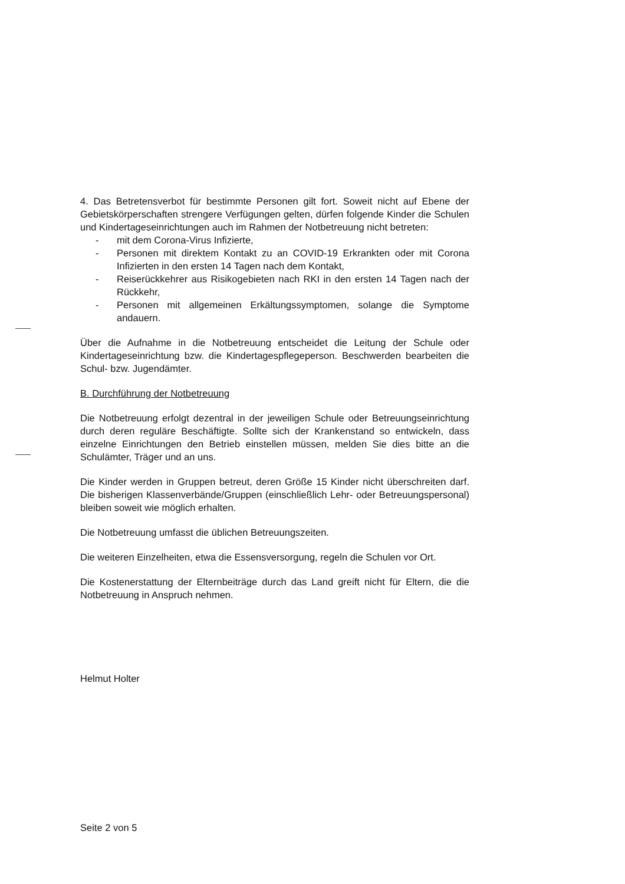4. Das Betretensverbot für bestimmte Personen gilt fort. Soweit nicht auf Ebene der Gebietskörperschaften strengere Verfügungen gelten, dürfen folgende Kinder die Schulen und Kindertageseinrichtungen auch im Rahmen der Notbetreuung nicht betreten:
- mit dem Corona-Virus Infizierte,
- Personen mit direktem Kontakt zu an COVID-19 Erkrankten oder mit Corona Infizierten in den ersten 14 Tagen nach dem Kontakt,
- Reiserückkehrer aus Risikogebieten nach RKI in den ersten 14 Tagen nach der Rückkehr,
- Personen mit allgemeinen Erkältungssymptomen, solange die Symptome andauern.
Über die Aufnahme in die Notbetreuung entscheidet die Leitung der Schule oder Kindertageseinrichtung bzw. die Kindertagespflegeperson. Beschwerden bearbeiten die Schul- bzw. Jugendämter.
B. Durchführung der Notbetreuung
Die Notbetreuung erfolgt dezentral in der jeweiligen Schule oder Betreuungseinrichtung durch deren reguläre Beschäftigte. Sollte sich der Krankenstand so entwickeln, dass einzelne Einrichtungen den Betrieb einstellen müssen, melden Sie dies bitte an die Schulämter, Träger und an uns.
Die Kinder werden in Gruppen betreut, deren Größe 15 Kinder nicht überschreiten darf. Die bisherigen Klassenverbände/Gruppen (einschließlich Lehr- oder Betreuungspersonal) bleiben soweit wie möglich erhalten.
Die Notbetreuung umfasst die üblichen Betreuungszeiten.
Die weiteren Einzelheiten, etwa die Essensversorgung, regeln die Schulen vor Ort.
Die Kostenerstattung der Elternbeiträge durch das Land greift nicht für Eltern, die die Notbetreuung in Anspruch nehmen.
Helmut Holter
Seite 2 von 5